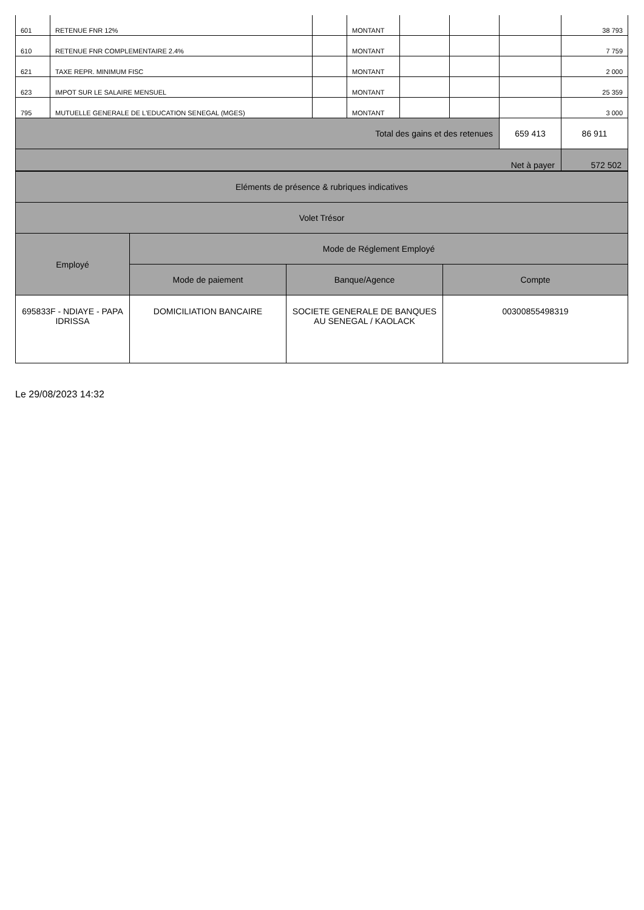| 601 | RETENUE FNR 12% | | MONTANT | | | | 38 793 |
| 610 | RETENUE FNR COMPLEMENTAIRE 2.4% | | MONTANT | | | | 7 759 |
| 621 | TAXE REPR. MINIMUM FISC | | MONTANT | | | | 2 000 |
| 623 | IMPOT SUR LE SALAIRE MENSUEL | | MONTANT | | | | 25 359 |
| 795 | MUTUELLE GENERALE DE L'EDUCATION SENEGAL (MGES) | | MONTANT | | | | 3 000 |
| Total des gains et des retenues | | | | | | 659 413 | 86 911 |
| Net à payer | | | | | | | 572 502 |
| Eléments de présence & rubriques indicatives | | | |
| --- | --- | --- | --- |
| Volet Trésor | | | |
| Employé | Mode de Réglement Employé | | |
| | Mode de paiement | Banque/Agence | Compte |
| 695833F - NDIAYE - PAPA IDRISSA | DOMICILIATION BANCAIRE | SOCIETE GENERALE DE BANQUES AU SENEGAL / KAOLACK | 00300855498319 |
Le 29/08/2023 14:32